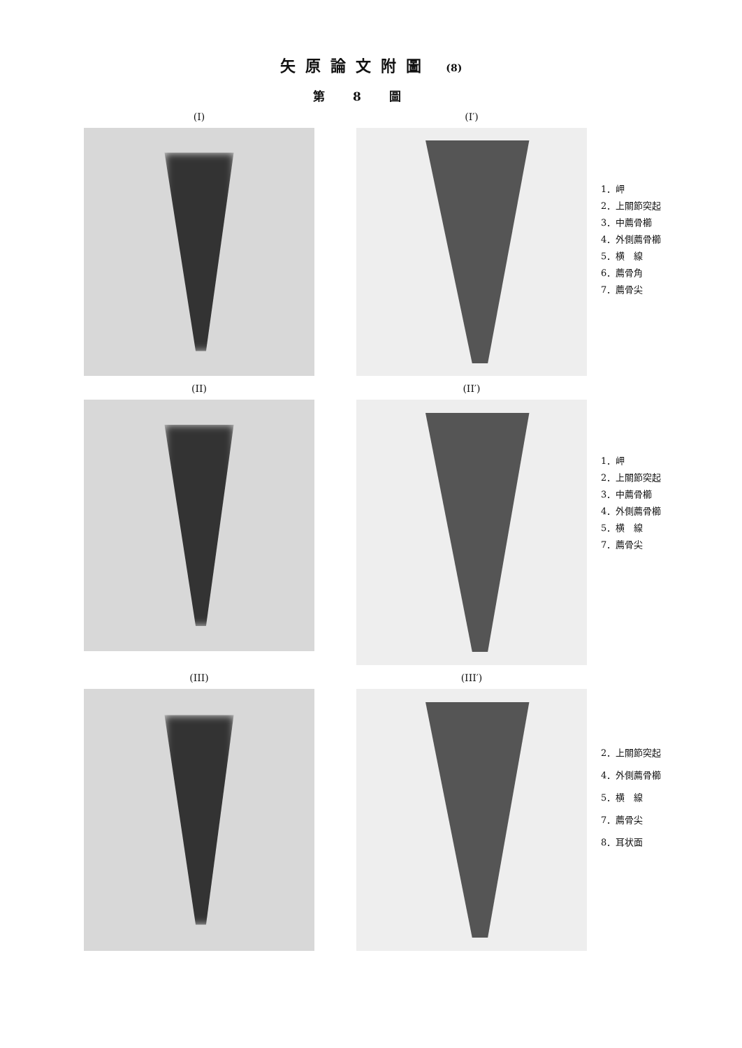矢原論文附圖 (8)
第8圖
(I) (I′)
1．岬
2．上關節突起
3．中薦骨櫛
4．外側薦骨櫛
5．横　線
6．薦骨角
7．薦骨尖
(II) (II′)
1．岬
2．上關節突起
3．中薦骨櫛
4．外側薦骨櫛
5．横　線
7．薦骨尖
(III) (III′)
2．上關節突起
4．外側薦骨櫛
5．横　線
7．薦骨尖
8．耳状面